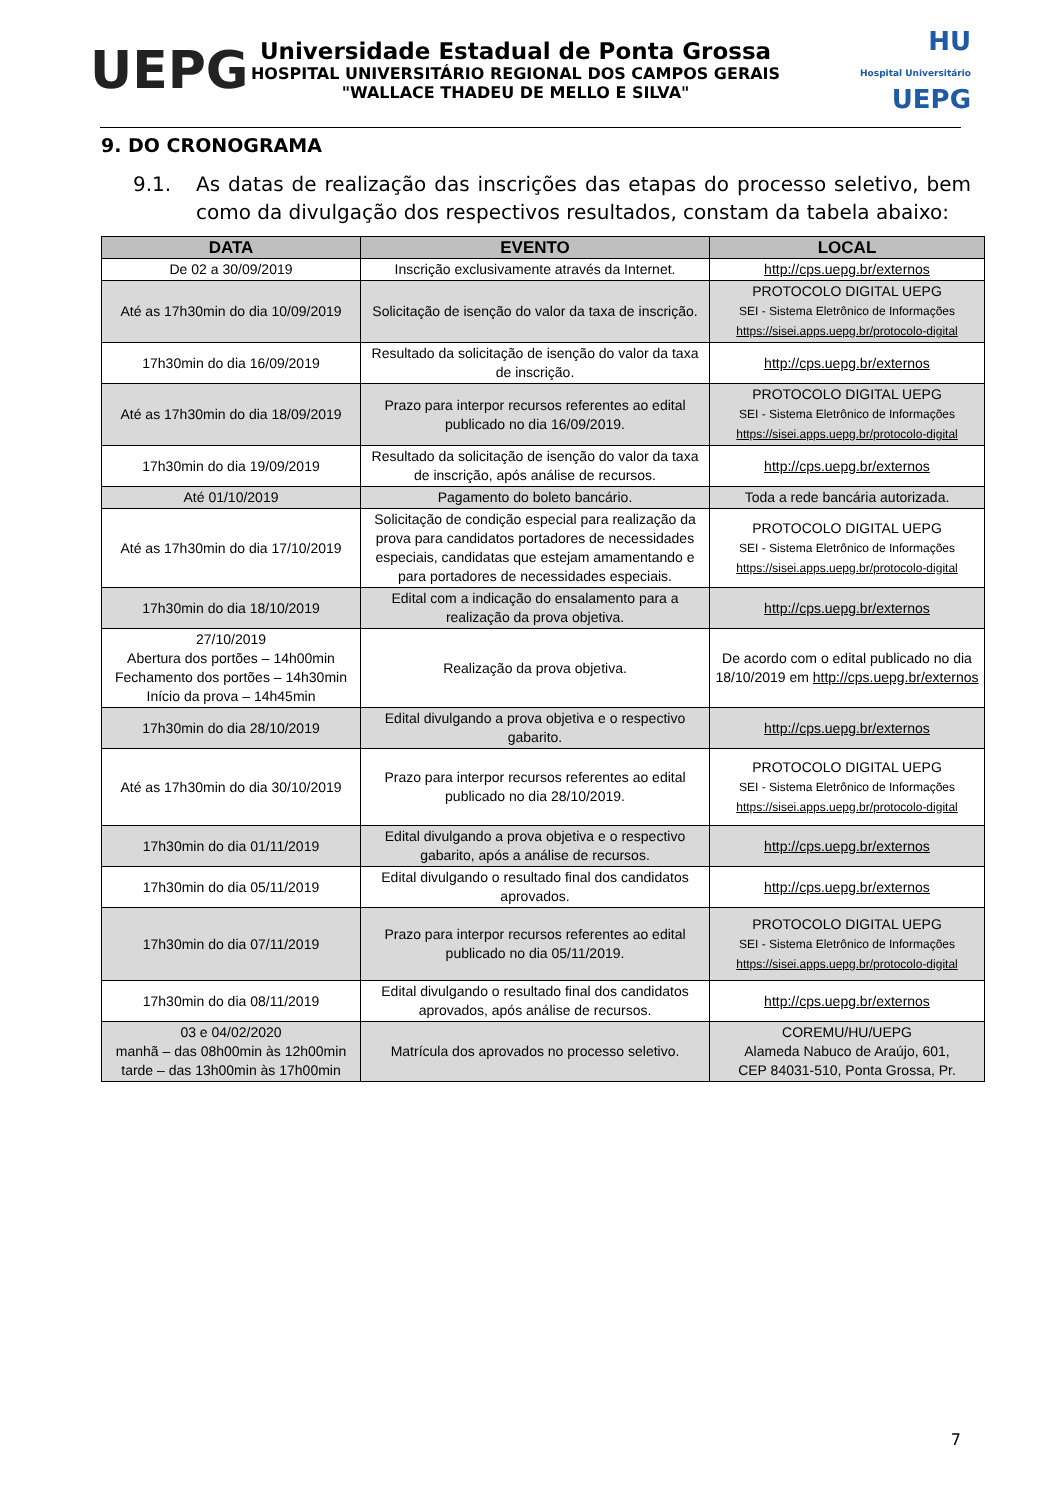UEPG
Universidade Estadual de Ponta Grossa
HOSPITAL UNIVERSITÁRIO REGIONAL DOS CAMPOS GERAIS
"WALLACE THADEU DE MELLO E SILVA"
HU
Hospital Universitário UEPG
9. DO CRONOGRAMA
9.1. As datas de realização das inscrições das etapas do processo seletivo, bem como da divulgação dos respectivos resultados, constam da tabela abaixo:
| DATA | EVENTO | LOCAL |
| --- | --- | --- |
| De 02 a 30/09/2019 | Inscrição exclusivamente através da Internet. | http://cps.uepg.br/externos |
| Até as 17h30min do dia 10/09/2019 | Solicitação de isenção do valor da taxa de inscrição. | PROTOCOLO DIGITAL UEPG SEI - Sistema Eletrônico de Informações https://sisei.apps.uepg.br/protocolo-digital |
| 17h30min do dia 16/09/2019 | Resultado da solicitação de isenção do valor da taxa de inscrição. | http://cps.uepg.br/externos |
| Até as 17h30min do dia 18/09/2019 | Prazo para interpor recursos referentes ao edital publicado no dia 16/09/2019. | PROTOCOLO DIGITAL UEPG SEI - Sistema Eletrônico de Informações https://sisei.apps.uepg.br/protocolo-digital |
| 17h30min do dia 19/09/2019 | Resultado da solicitação de isenção do valor da taxa de inscrição, após análise de recursos. | http://cps.uepg.br/externos |
| Até 01/10/2019 | Pagamento do boleto bancário. | Toda a rede bancária autorizada. |
| Até as 17h30min do dia 17/10/2019 | Solicitação de condição especial para realização da prova para candidatos portadores de necessidades especiais, candidatas que estejam amamentando e para portadores de necessidades especiais. | PROTOCOLO DIGITAL UEPG SEI - Sistema Eletrônico de Informações https://sisei.apps.uepg.br/protocolo-digital |
| 17h30min do dia 18/10/2019 | Edital com a indicação do ensalamento para a realização da prova objetiva. | http://cps.uepg.br/externos |
| 27/10/2019 Abertura dos portões – 14h00min Fechamento dos portões – 14h30min Início da prova – 14h45min | Realização da prova objetiva. | De acordo com o edital publicado no dia 18/10/2019 em http://cps.uepg.br/externos |
| 17h30min do dia 28/10/2019 | Edital divulgando a prova objetiva e o respectivo gabarito. | http://cps.uepg.br/externos |
| Até as 17h30min do dia 30/10/2019 | Prazo para interpor recursos referentes ao edital publicado no dia 28/10/2019. | PROTOCOLO DIGITAL UEPG SEI - Sistema Eletrônico de Informações https://sisei.apps.uepg.br/protocolo-digital |
| 17h30min do dia 01/11/2019 | Edital divulgando a prova objetiva e o respectivo gabarito, após a análise de recursos. | http://cps.uepg.br/externos |
| 17h30min do dia 05/11/2019 | Edital divulgando o resultado final dos candidatos aprovados. | http://cps.uepg.br/externos |
| 17h30min do dia 07/11/2019 | Prazo para interpor recursos referentes ao edital publicado no dia 05/11/2019. | PROTOCOLO DIGITAL UEPG SEI - Sistema Eletrônico de Informações https://sisei.apps.uepg.br/protocolo-digital |
| 17h30min do dia 08/11/2019 | Edital divulgando o resultado final dos candidatos aprovados, após análise de recursos. | http://cps.uepg.br/externos |
| 03 e 04/02/2020 manhã – das 08h00min às 12h00min tarde – das 13h00min às 17h00min | Matrícula dos aprovados no processo seletivo. | COREMU/HU/UEPG Alameda Nabuco de Araújo, 601, CEP 84031-510, Ponta Grossa, Pr. |
7